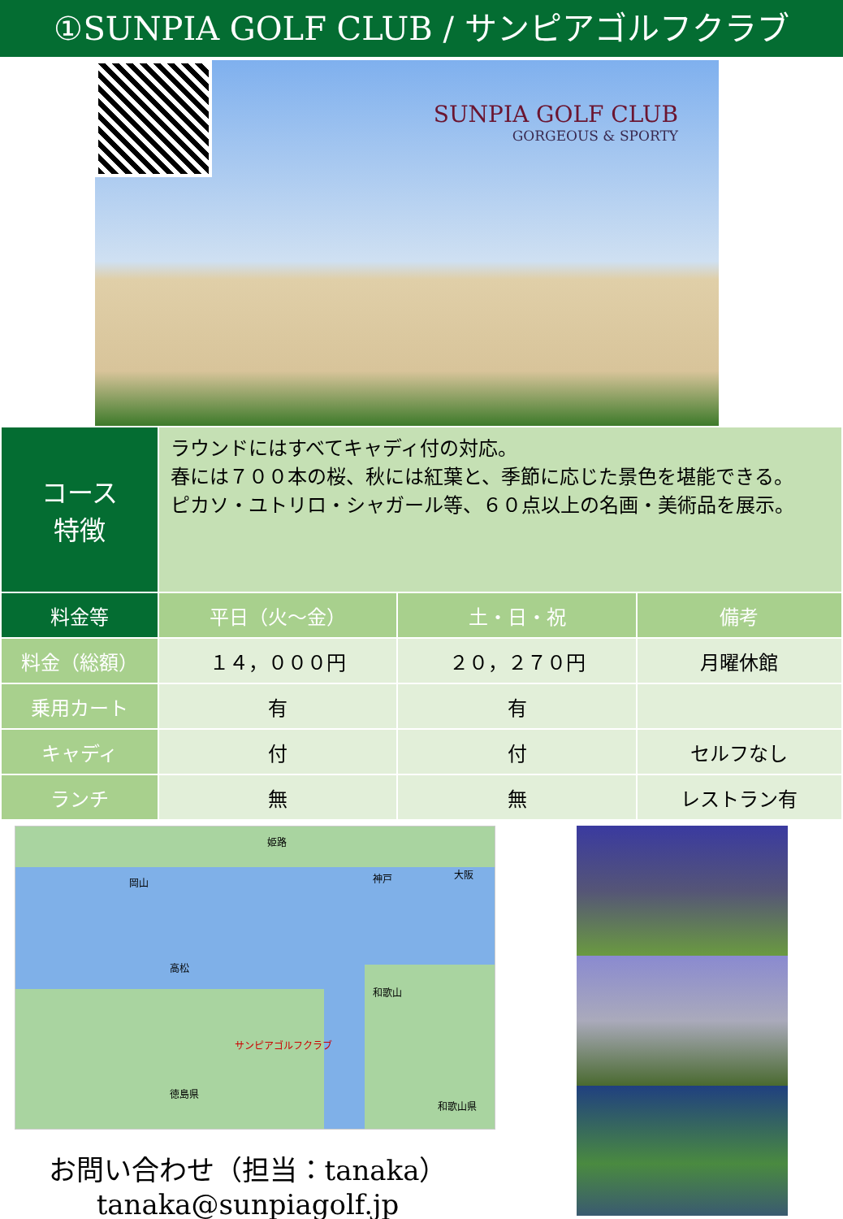①SUNPIA GOLF CLUB / サンピアゴルフクラブ
SUNPIA GOLF CLUB
GORGEOUS & SPORTY
| コース 特徴 | ラウンドにはすべてキャディ付の対応。 春には７００本の桜、秋には紅葉と、季節に応じた景色を堪能できる。 ピカソ・ユトリロ・シャガール等、６０点以上の名画・美術品を展示。 | | |
| 料金等 | 平日（火～金） | 土・日・祝 | 備考 |
| 料金（総額） | １４，０００円 | ２０，２７０円 | 月曜休館 |
| 乗用カート | 有 | 有 | |
| キャディ | 付 | 付 | セルフなし |
| ランチ | 無 | 無 | レストラン有 |
岡山
姫路
神戸 大阪
高松
和歌山
サンピアゴルフクラブ
徳島県
和歌山県
お問い合わせ（担当：tanaka）
tanaka@sunpiagolf.jp